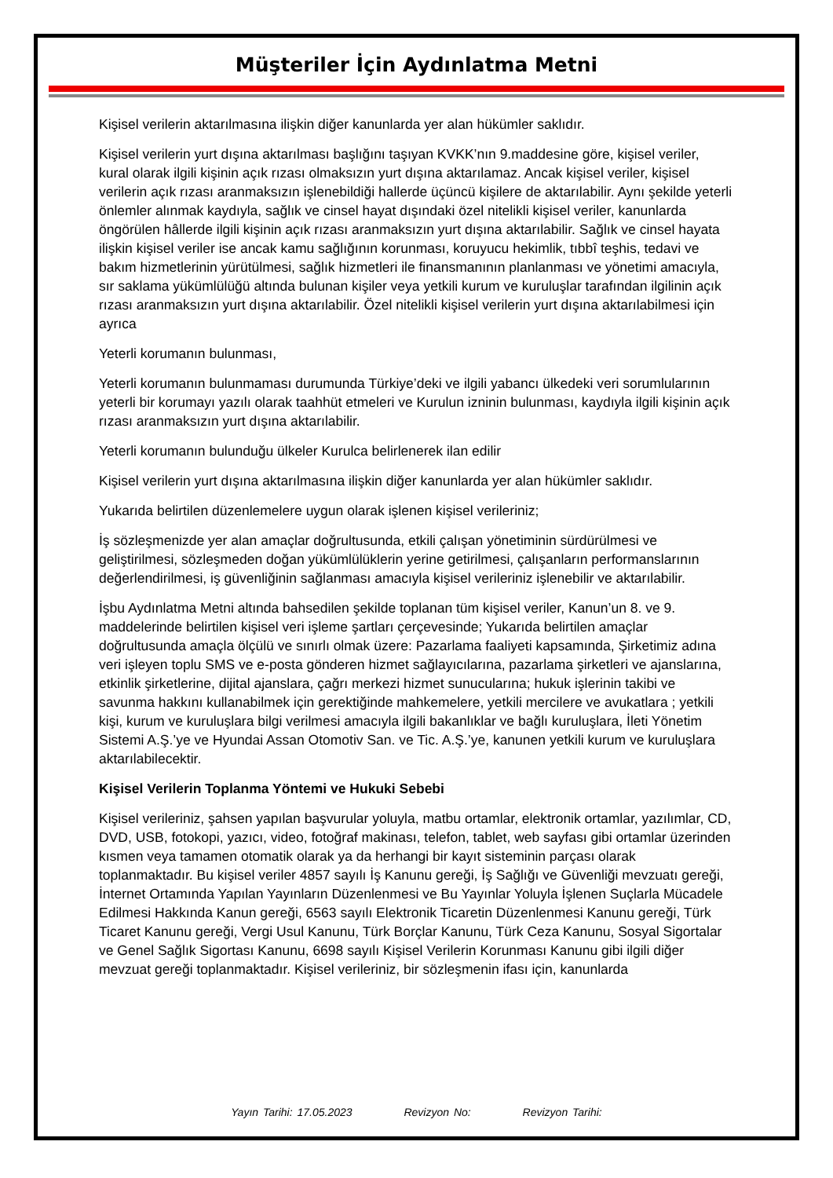Müşteriler İçin Aydınlatma Metni
Kişisel verilerin aktarılmasına ilişkin diğer kanunlarda yer alan hükümler saklıdır.
Kişisel verilerin yurt dışına aktarılması başlığını taşıyan KVKK’nın 9.maddesine göre, kişisel veriler, kural olarak ilgili kişinin açık rızası olmaksızın yurt dışına aktarılamaz. Ancak kişisel veriler, kişisel verilerin açık rızası aranmaksızın işlenebildiği hallerde üçüncü kişilere de aktarılabilir. Aynı şekilde yeterli önlemler alınmak kaydıyla, sağlık ve cinsel hayat dışındaki özel nitelikli kişisel veriler, kanunlarda öngörülen hâllerde ilgili kişinin açık rızası aranmaksızın yurt dışına aktarılabilir. Sağlık ve cinsel hayata ilişkin kişisel veriler ise ancak kamu sağlığının korunması, koruyucu hekimlik, tıbbî teşhis, tedavi ve bakım hizmetlerinin yürütülmesi, sağlık hizmetleri ile finansmanının planlanması ve yönetimi amacıyla, sır saklama yükümlülüğü altında bulunan kişiler veya yetkili kurum ve kuruluşlar tarafından ilgilinin açık rızası aranmaksızın yurt dışına aktarılabilir. Özel nitelikli kişisel verilerin yurt dışına aktarılabilmesi için ayrıca
Yeterli korumanın bulunması,
Yeterli korumanın bulunmaması durumunda Türkiye’deki ve ilgili yabancı ülkedeki veri sorumlularının yeterli bir korumayı yazılı olarak taahhüt etmeleri ve Kurulun izninin bulunması, kaydıyla ilgili kişinin açık rızası aranmaksızın yurt dışına aktarılabilir.
Yeterli korumanın bulunduğu ülkeler Kurulca belirlenerek ilan edilir
Kişisel verilerin yurt dışına aktarılmasına ilişkin diğer kanunlarda yer alan hükümler saklıdır.
Yukarıda belirtilen düzenlemelere uygun olarak işlenen kişisel verileriniz;
İş sözleşmenizde yer alan amaçlar doğrultusunda, etkili çalışan yönetiminin sürdürülmesi ve geliştirilmesi, sözleşmeden doğan yükümlülüklerin yerine getirilmesi, çalışanların performanslarının değerlendirilmesi, iş güvenliğinin sağlanması amacıyla kişisel verileriniz işlenebilir ve aktarılabilir.
İşbu Aydınlatma Metni altında bahsedilen şekilde toplanan tüm kişisel veriler, Kanun’un 8. ve 9. maddelerinde belirtilen kişisel veri işleme şartları çerçevesinde; Yukarıda belirtilen amaçlar doğrultusunda amaçla ölçülü ve sınırlı olmak üzere: Pazarlama faaliyeti kapsamında, Şirketimiz adına veri işleyen toplu SMS ve e-posta gönderen hizmet sağlayıcılarına, pazarlama şirketleri ve ajanslarına, etkinlik şirketlerine, dijital ajanslara, çağrı merkezi hizmet sunucularına; hukuk işlerinin takibi ve savunma hakkını kullanabilmek için gerektiğinde mahkemelere, yetkili mercilere ve avukatlara ; yetkili kişi, kurum ve kuruluşlara bilgi verilmesi amacıyla ilgili bakanlıklar ve bağlı kuruluşlara, İleti Yönetim Sistemi A.Ş.’ye ve Hyundai Assan Otomotiv San. ve Tic. A.Ş.’ye, kanunen yetkili kurum ve kuruluşlara aktarılabilecektir.
Kişisel Verilerin Toplanma Yöntemi ve Hukuki Sebebi
Kişisel verileriniz, şahsen yapılan başvurular yoluyla, matbu ortamlar, elektronik ortamlar, yazılımlar, CD, DVD, USB, fotokopi, yazıcı, video, fotoğraf makinası, telefon, tablet, web sayfası gibi ortamlar üzerinden kısmen veya tamamen otomatik olarak ya da herhangi bir kayıt sisteminin parçası olarak toplanmaktadır. Bu kişisel veriler 4857 sayılı İş Kanunu gereği, İş Sağlığı ve Güvenliği mevzuatı gereği, İnternet Ortamında Yapılan Yayınların Düzenlenmesi ve Bu Yayınlar Yoluyla İşlenen Suçlarla Mücadele Edilmesi Hakkında Kanun gereği, 6563 sayılı Elektronik Ticaretin Düzenlenmesi Kanunu gereği, Türk Ticaret Kanunu gereği, Vergi Usul Kanunu, Türk Borçlar Kanunu, Türk Ceza Kanunu, Sosyal Sigortalar ve Genel Sağlık Sigortası Kanunu, 6698 sayılı Kişisel Verilerin Korunması Kanunu gibi ilgili diğer mevzuat gereği toplanmaktadır. Kişisel verileriniz, bir sözleşmenin ifası için, kanunlarda
Yayın Tarihi: 17.05.2023 Revizyon No: Revizyon Tarihi: